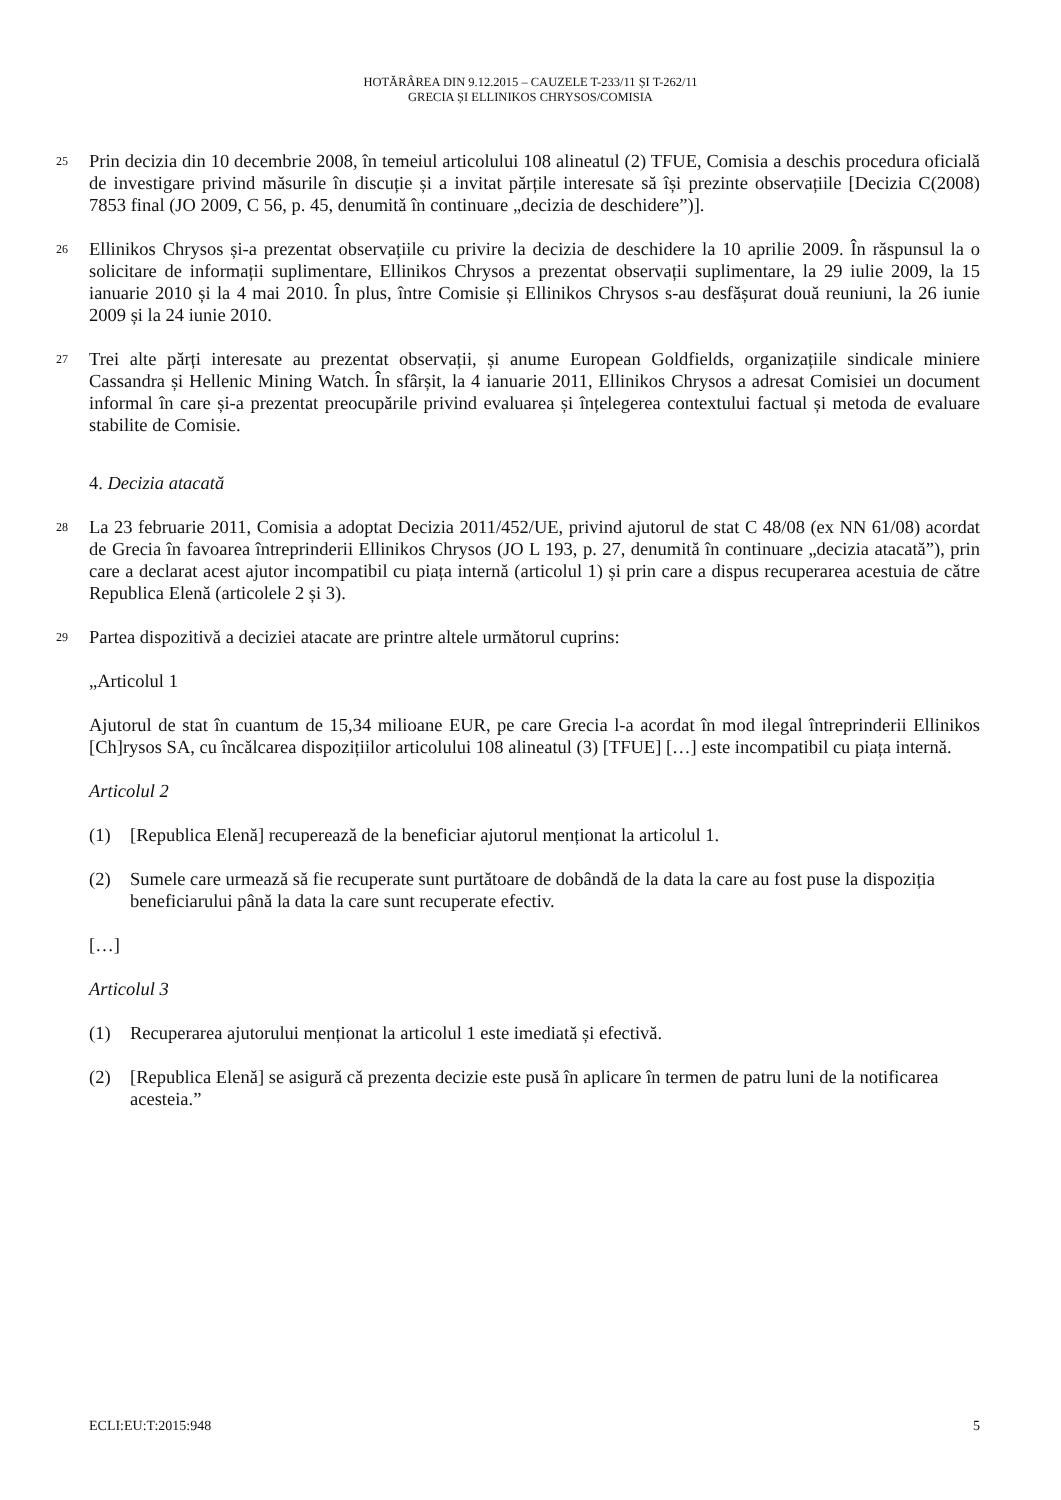HOTĂRÂREA DIN 9.12.2015 – CAUZELE T-233/11 ȘI T-262/11
GRECIA ȘI ELLINIKOS CHRYSOS/COMISIA
25
Prin decizia din 10 decembrie 2008, în temeiul articolului 108 alineatul (2) TFUE, Comisia a deschis procedura oficială de investigare privind măsurile în discuție și a invitat părțile interesate să își prezinte observațiile [Decizia C(2008) 7853 final (JO 2009, C 56, p. 45, denumită în continuare „decizia de deschidere”)].
26
Ellinikos Chrysos și-a prezentat observațiile cu privire la decizia de deschidere la 10 aprilie 2009. În răspunsul la o solicitare de informații suplimentare, Ellinikos Chrysos a prezentat observații suplimentare, la 29 iulie 2009, la 15 ianuarie 2010 și la 4 mai 2010. În plus, între Comisie și Ellinikos Chrysos s-au desfășurat două reuniuni, la 26 iunie 2009 și la 24 iunie 2010.
27
Trei alte părți interesate au prezentat observații, și anume European Goldfields, organizațiile sindicale miniere Cassandra și Hellenic Mining Watch. În sfârșit, la 4 ianuarie 2011, Ellinikos Chrysos a adresat Comisiei un document informal în care și-a prezentat preocupările privind evaluarea și înțelegerea contextului factual și metoda de evaluare stabilite de Comisie.
4. Decizia atacată
28
La 23 februarie 2011, Comisia a adoptat Decizia 2011/452/UE, privind ajutorul de stat C 48/08 (ex NN 61/08) acordat de Grecia în favoarea întreprinderii Ellinikos Chrysos (JO L 193, p. 27, denumită în continuare „decizia atacată”), prin care a declarat acest ajutor incompatibil cu piața internă (articolul 1) și prin care a dispus recuperarea acestuia de către Republica Elenă (articolele 2 și 3).
29
Partea dispozitivă a deciziei atacate are printre altele următorul cuprins:
„Articolul 1
Ajutorul de stat în cuantum de 15,34 milioane EUR, pe care Grecia l-a acordat în mod ilegal întreprinderii Ellinikos [Ch]rysos SA, cu încălcarea dispozițiilor articolului 108 alineatul (3) [TFUE] […] este incompatibil cu piața internă.
Articolul 2
(1) [Republica Elenă] recuperează de la beneficiar ajutorul menționat la articolul 1.
(2) Sumele care urmează să fie recuperate sunt purtătoare de dobândă de la data la care au fost puse la dispoziția beneficiarului până la data la care sunt recuperate efectiv.
[…]
Articolul 3
(1) Recuperarea ajutorului menționat la articolul 1 este imediată și efectivă.
(2) [Republica Elenă] se asigură că prezenta decizie este pusă în aplicare în termen de patru luni de la notificarea acesteia.”
ECLI:EU:T:2015:948 5